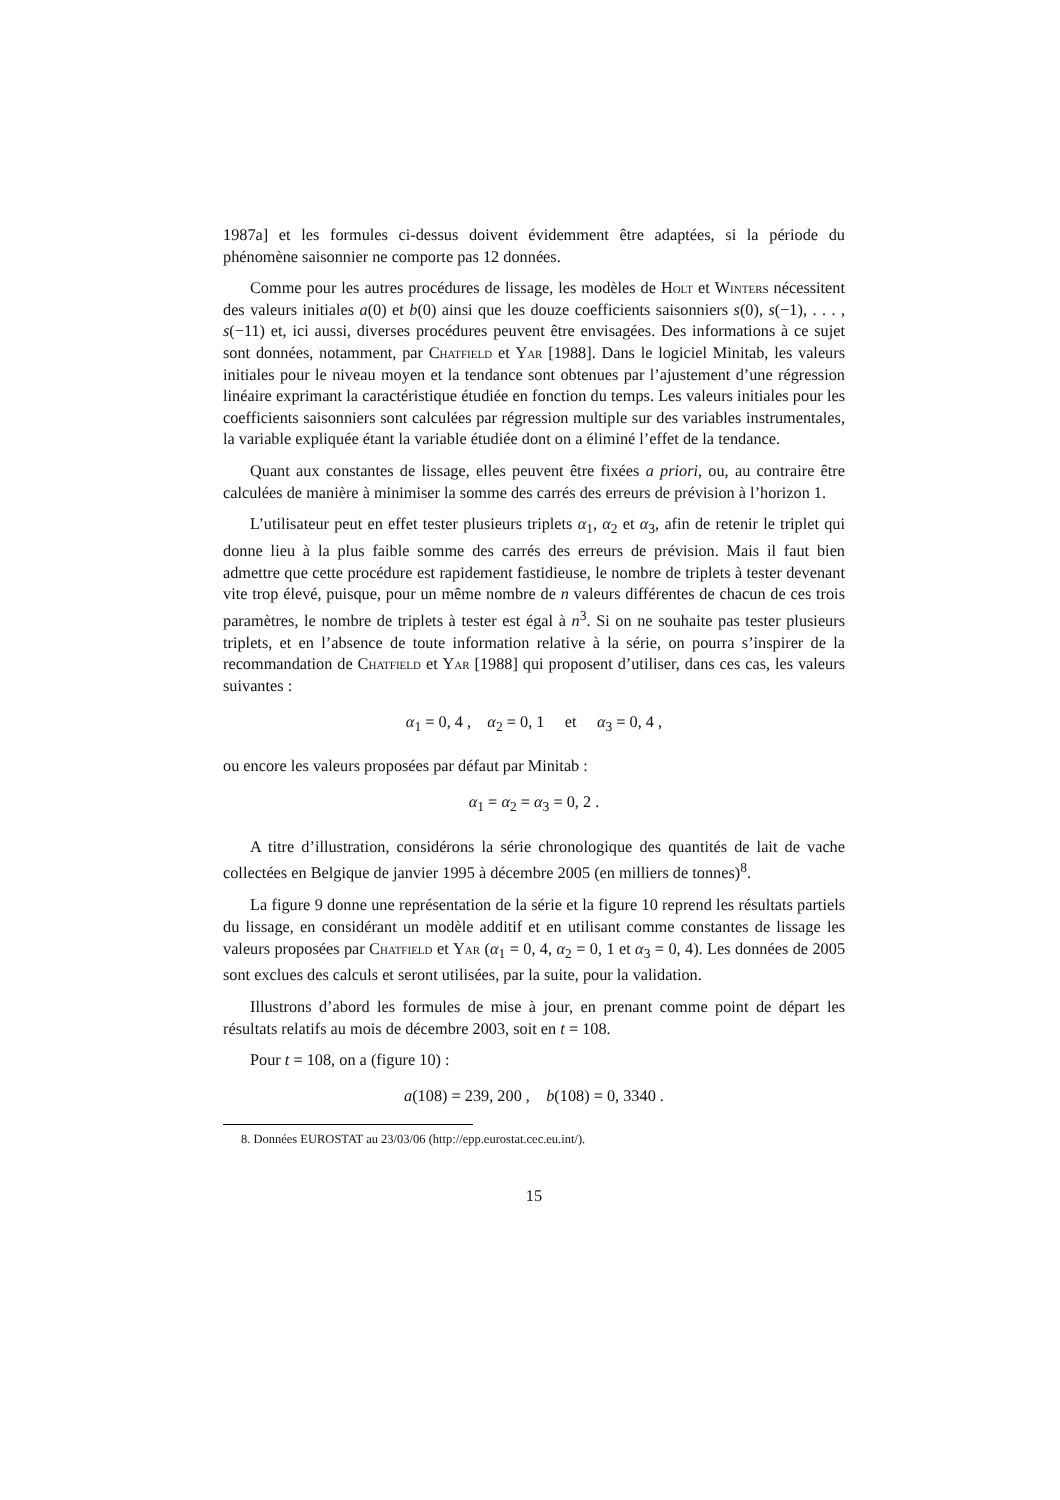1987a] et les formules ci-dessus doivent évidemment être adaptées, si la période du phénomène saisonnier ne comporte pas 12 données.
Comme pour les autres procédures de lissage, les modèles de Holt et Winters nécessitent des valeurs initiales a(0) et b(0) ainsi que les douze coefficients saisonniers s(0), s(−1), . . . , s(−11) et, ici aussi, diverses procédures peuvent être envisagées. Des informations à ce sujet sont données, notamment, par Chatfield et Yar [1988]. Dans le logiciel Minitab, les valeurs initiales pour le niveau moyen et la tendance sont obtenues par l’ajustement d’une régression linéaire exprimant la caractéristique étudiée en fonction du temps. Les valeurs initiales pour les coefficients saisonniers sont calculées par régression multiple sur des variables instrumentales, la variable expliquée étant la variable étudiée dont on a éliminé l’effet de la tendance.
Quant aux constantes de lissage, elles peuvent être fixées a priori, ou, au contraire être calculées de manière à minimiser la somme des carrés des erreurs de prévision à l’horizon 1.
L’utilisateur peut en effet tester plusieurs triplets α<sub>1</sub>, α<sub>2</sub> et α<sub>3</sub>, afin de retenir le triplet qui donne lieu à la plus faible somme des carrés des erreurs de prévision. Mais il faut bien admettre que cette procédure est rapidement fastidieuse, le nombre de triplets à tester devenant vite trop élevé, puisque, pour un même nombre de n valeurs différentes de chacun de ces trois paramètres, le nombre de triplets à tester est égal à n<sup>3</sup>. Si on ne souhaite pas tester plusieurs triplets, et en l’absence de toute information relative à la série, on pourra s’inspirer de la recommandation de Chatfield et Yar [1988] qui proposent d’utiliser, dans ces cas, les valeurs suivantes :
α<sub>1</sub> = 0, 4 , α<sub>2</sub> = 0, 1 et α<sub>3</sub> = 0, 4 ,
ou encore les valeurs proposées par défaut par Minitab :
α<sub>1</sub> = α<sub>2</sub> = α<sub>3</sub> = 0, 2 .
A titre d’illustration, considérons la série chronologique des quantités de lait de vache collectées en Belgique de janvier 1995 à décembre 2005 (en milliers de tonnes)<sup>8</sup>.
La figure 9 donne une représentation de la série et la figure 10 reprend les résultats partiels du lissage, en considérant un modèle additif et en utilisant comme constantes de lissage les valeurs proposées par Chatfield et Yar (α<sub>1</sub> = 0, 4, α<sub>2</sub> = 0, 1 et α<sub>3</sub> = 0, 4). Les données de 2005 sont exclues des calculs et seront utilisées, par la suite, pour la validation.
Illustrons d’abord les formules de mise à jour, en prenant comme point de départ les résultats relatifs au mois de décembre 2003, soit en t = 108.
Pour t = 108, on a (figure 10) :
a(108) = 239, 200 , b(108) = 0, 3340 .
8. Données EUROSTAT au 23/03/06 (http://epp.eurostat.cec.eu.int/).
15